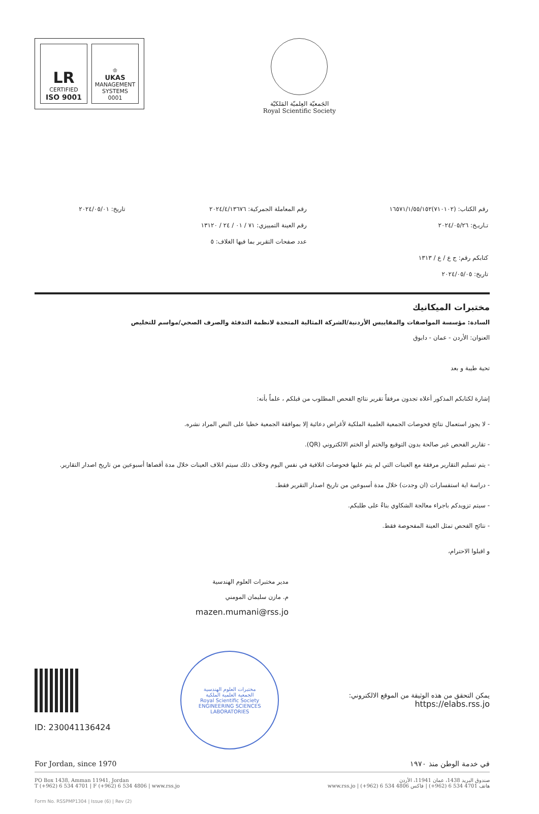LR
CERTIFIED
ISO 9001
♔
UKAS
MANAGEMENT SYSTEMS
0001
الجَمعيّة العِلميّة المَلكيّة
Royal Scientific Society
رقم الكتاب: (٧١٠١٠٢)١٦٥٧١/١/٥٥/١٥٢
تـاريـخ: ٢٠٢٤/٠٥/٢٦
كتابكم رقم: ج ع / ع / ١٣١٣
تاريخ: ٢٠٢٤/٠٥/٠٥
رقم المعاملة الجمركية: ٢٠٢٤/٤/١٣٦٧٦
رقم العينة التمييزي: ٧١ / ٠١ / ٢٤ / ١٣١٢٠
عدد صفحات التقرير بما فيها الغلاف: ٥
تاريخ: ٢٠٢٤/٠٥/٠١
مختبرات الميكانيك
السادة: مؤسسة المواصفات والمقاييس الأردنية/الشركة المثالية المتحدة لانظمة التدفئة والصرف الصحي/مواسم للتخليص
العنوان: الأردن - عمان - دابوق
تحية طيبة و بعد
إشارة لكتابكم المذكور أعلاه تجدون مرفقاً تقرير نتائج الفحص المطلوب من قبلكم ، علماً بأنه:
- لا يجوز استعمال نتائج فحوصات الجمعية العلمية الملكية لأغراض دعائية إلا بموافقة الجمعية خطيا على النص المراد نشره.
- تقارير الفحص غير صالحة بدون التوقيع والختم أو الختم الالكتروني (QR).
- يتم تسليم التقارير مرفقة مع العينات التي لم يتم عليها فحوصات اتلافية في نفس اليوم وخلاف ذلك سيتم اتلاف العينات خلال مدة أقصاها أسبوعين من تاريخ اصدار التقارير.
- دراسة اية استفسارات (ان وجدت) خلال مدة أسبوعين من تاريخ اصدار التقرير فقط.
- سيتم تزويدكم باجراء معالجة الشكاوي بناءً على طلبكم.
- نتائج الفحص تمثل العينة المفحوصة فقط.
و اقبلوا الاحترام،
مدير مختبرات العلوم الهندسية
م. مازن سليمان المومني
mazen.mumani@rss.jo
ID: 230041136424
مختبرات العلوم الهندسية
الجمعية العلمية الملكية
Royal Scientific Society
ENGINEERING SCIENCES LABORATORIES
يمكن التحقق من هذه الوثيقة من الموقع الالكتروني:
https://elabs.rss.jo
For Jordan, since 1970 في خدمة الوطن منذ ١٩٧٠
PO Box 1438, Amman 11941, Jordan
T (+962) 6 534 4701 | F (+962) 6 534 4806 | www.rss.jo صندوق البريد 1438، عمان 11941، الأردن
هاتف 4701 534 6 (962+) | فاكس 4806 534 6 (962+) | www.rss.jo
Form No. RSSPMP1304 | Issue (6) | Rev (2)